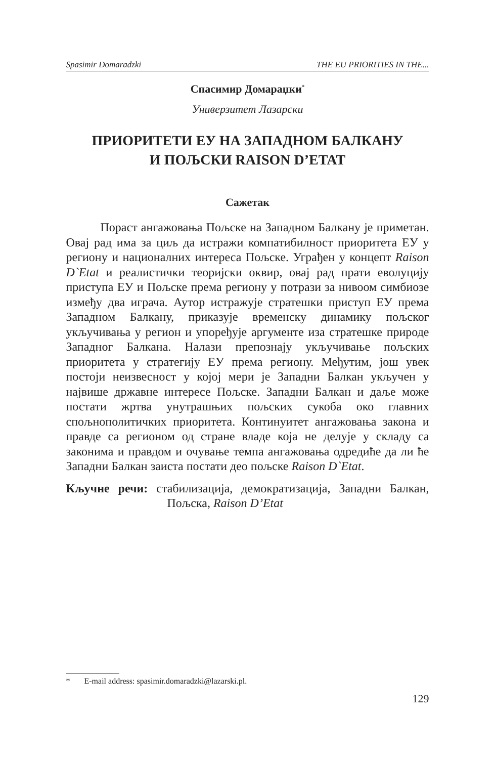Spasimir Domaradzki THE EU PRIORITIES IN THE...
Спасимир Домараџки<sup>*</sup>
Универзитет Лазарски
ПРИОРИТЕТИ ЕУ НА ЗАПАДНОМ БАЛКАНУ
И ПОЉСКИ RAISON D’ETAT
Сажетак
Пораст ангажовања Пољске на Западном Балкану је приметан. Овај рад има за циљ да истражи компатибилност приоритета ЕУ у региону и националних интереса Пољске. Уграђен у концепт Raison D`Etat и реалистички теоријски оквир, овај рад прати еволуцију приступа ЕУ и Пољске према региону у потрази за нивоом симбиозе између два играча. Аутор истражује стратешки приступ ЕУ према Западном Балкану, приказује временску динамику пољског укључивања у регион и упоређује аргументе иза стратешке природе Западног Балкана. Налази препознају укључивање пољских приоритета у стратегију ЕУ према региону. Међутим, још увек постоји неизвесност у којој мери је Западни Балкан укључен у највише државне интересе Пољске. Западни Балкан и даље може постати жртва унутрашњих пољских сукоба око главних спољнополитичких приоритета. Континуитет ангажовања закона и правде са регионом од стране владе која не делује у складу са законима и правдом и очување темпа ангажовања одредиће да ли ће Западни Балкан заиста постати део пољске Raison D`Etat.
Кључне речи: стабилизација, демократизација, Западни Балкан, Пољска, Raison D’Etat
* E-mail address: spasimir.domaradzki@lazarski.pl.
129